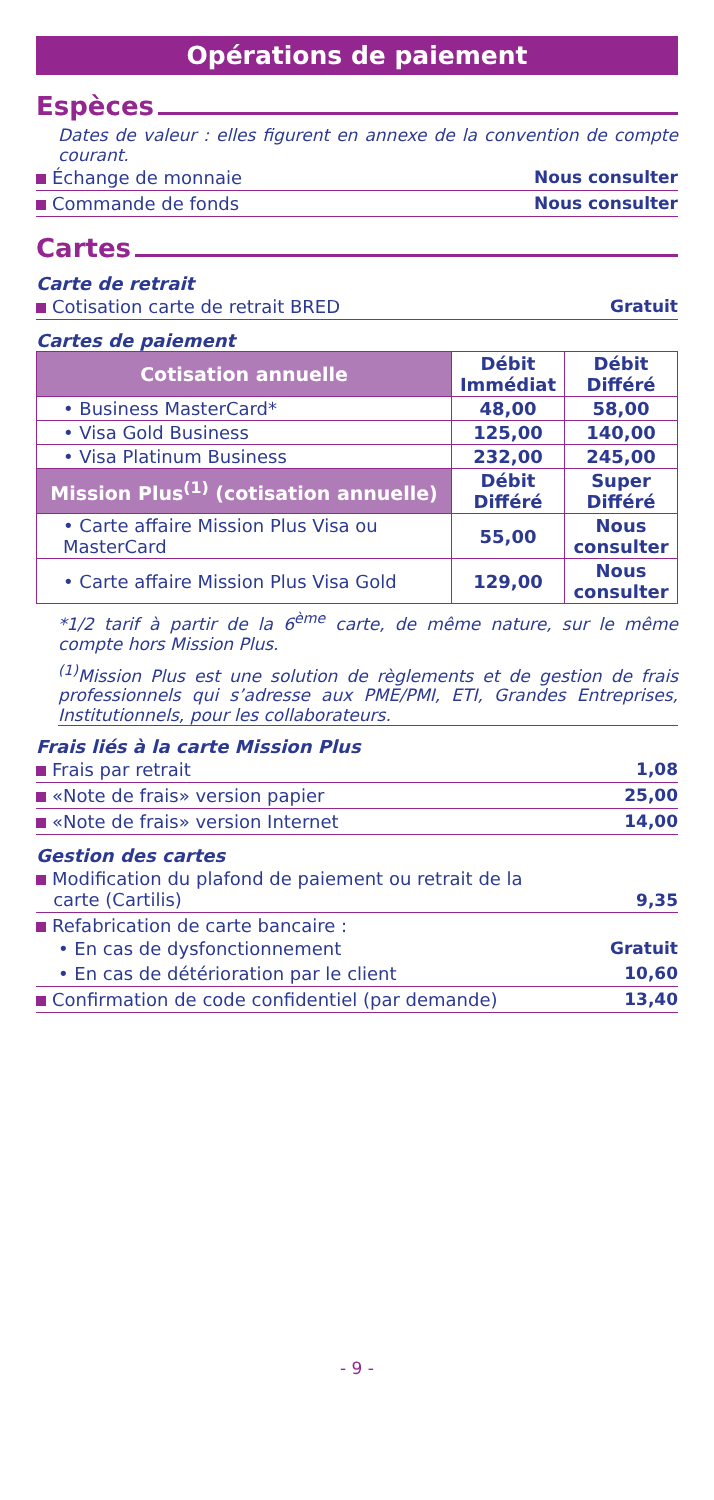Opérations de paiement
Espèces
Dates de valeur : elles figurent en annexe de la convention de compte courant.
Échange de monnaie Nous consulter
Commande de fonds Nous consulter
Cartes
Carte de retrait
Cotisation carte de retrait BRED Gratuit
Cartes de paiement
| Cotisation annuelle | Débit Immédiat | Débit Différé |
| --- | --- | --- |
| • Business MasterCard* | 48,00 | 58,00 |
| • Visa Gold Business | 125,00 | 140,00 |
| • Visa Platinum Business | 232,00 | 245,00 |
| Mission Plus<sup>(1)</sup> (cotisation annuelle) | Débit Différé | Super Différé |
| • Carte affaire Mission Plus Visa ou MasterCard | 55,00 | Nous consulter |
| • Carte affaire Mission Plus Visa Gold | 129,00 | Nous consulter |
*1/2 tarif à partir de la 6<sup>ème</sup> carte, de même nature, sur le même compte hors Mission Plus.
<sup>(1)</sup> Mission Plus est une solution de règlements et de gestion de frais professionnels qui s’adresse aux PME/PMI, ETI, Grandes Entreprises, Institutionnels, pour les collaborateurs.
Frais liés à la carte Mission Plus
Frais par retrait 1,08
«Note de frais» version papier 25,00
«Note de frais» version Internet 14,00
Gestion des cartes
Modification du plafond de paiement ou retrait de la
carte (Cartilis) 9,35
Refabrication de carte bancaire :
• En cas de dysfonctionnement Gratuit
• En cas de détérioration par le client 10,60
Confirmation de code confidentiel (par demande) 13,40
- 9 -